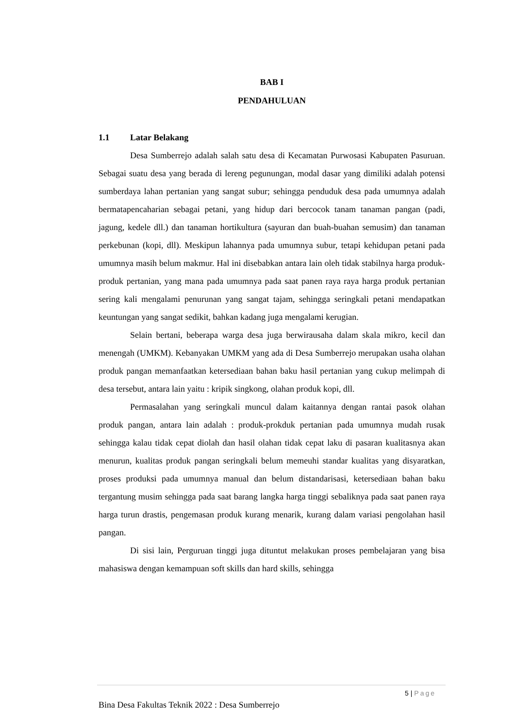BAB I
PENDAHULUAN
1.1 Latar Belakang
Desa Sumberrejo adalah salah satu desa di Kecamatan Purwosasi Kabupaten Pasuruan. Sebagai suatu desa yang berada di lereng pegunungan, modal dasar yang dimiliki adalah potensi sumberdaya lahan pertanian yang sangat subur; sehingga penduduk desa pada umumnya adalah bermatapencaharian sebagai petani, yang hidup dari bercocok tanam tanaman pangan (padi, jagung, kedele dll.) dan tanaman hortikultura (sayuran dan buah-buahan semusim) dan tanaman perkebunan (kopi, dll). Meskipun lahannya pada umumnya subur, tetapi kehidupan petani pada umumnya masih belum makmur. Hal ini disebabkan antara lain oleh tidak stabilnya harga produk-produk pertanian, yang mana pada umumnya pada saat panen raya raya harga produk pertanian sering kali mengalami penurunan yang sangat tajam, sehingga seringkali petani mendapatkan keuntungan yang sangat sedikit, bahkan kadang juga mengalami kerugian.
Selain bertani, beberapa warga desa juga berwirausaha dalam skala mikro, kecil dan menengah (UMKM). Kebanyakan UMKM yang ada di Desa Sumberrejo merupakan usaha olahan produk pangan memanfaatkan ketersediaan bahan baku hasil pertanian yang cukup melimpah di desa tersebut, antara lain yaitu : kripik singkong, olahan produk kopi, dll.
Permasalahan yang seringkali muncul dalam kaitannya dengan rantai pasok olahan produk pangan, antara lain adalah : produk-prokduk pertanian pada umumnya mudah rusak sehingga kalau tidak cepat diolah dan hasil olahan tidak cepat laku di pasaran kualitasnya akan menurun, kualitas produk pangan seringkali belum memeuhi standar kualitas yang disyaratkan, proses produksi pada umumnya manual dan belum distandarisasi, ketersediaan bahan baku tergantung musim sehingga pada saat barang langka harga tinggi sebaliknya pada saat panen raya harga turun drastis, pengemasan produk kurang menarik, kurang dalam variasi pengolahan hasil pangan.
Di sisi lain, Perguruan tinggi juga dituntut melakukan proses pembelajaran yang bisa mahasiswa dengan kemampuan soft skills dan hard skills, sehingga
5 | Page
Bina Desa Fakultas Teknik 2022 : Desa Sumberrejo